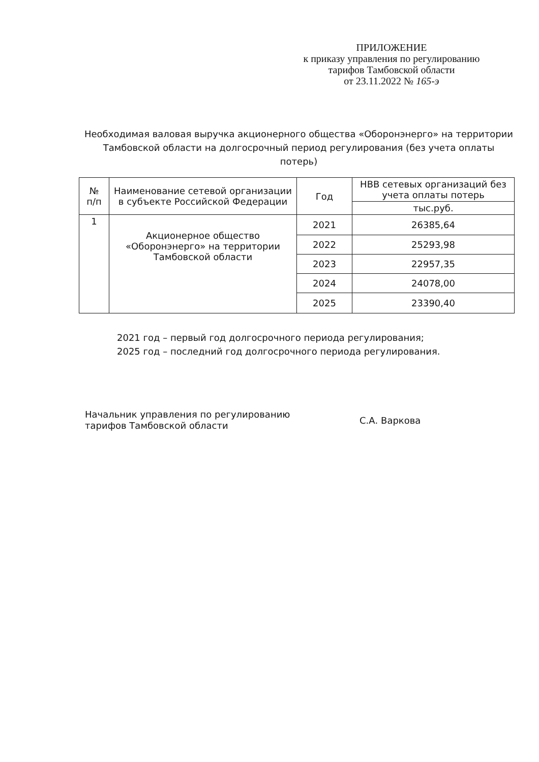ПРИЛОЖЕНИЕ
к приказу управления по регулированию
тарифов Тамбовской области
от 23.11.2022 № 165-э
Необходимая валовая выручка акционерного общества «Оборонэнерго» на территории Тамбовской области на долгосрочный период регулирования (без учета оплаты потерь)
| № п/п | Наименование сетевой организации в субъекте Российской Федерации | Год | НВВ сетевых организаций без учета оплаты потерь |
| --- | --- | --- | --- |
| | | | тыс.руб. |
| 1 | Акционерное общество «Оборонэнерго» на территории Тамбовской области | 2021 | 26385,64 |
| | | 2022 | 25293,98 |
| | | 2023 | 22957,35 |
| | | 2024 | 24078,00 |
| | | 2025 | 23390,40 |
2021 год – первый год долгосрочного периода регулирования;
2025 год – последний год долгосрочного периода регулирования.
Начальник управления по регулированию
тарифов Тамбовской области
С.А. Варкова